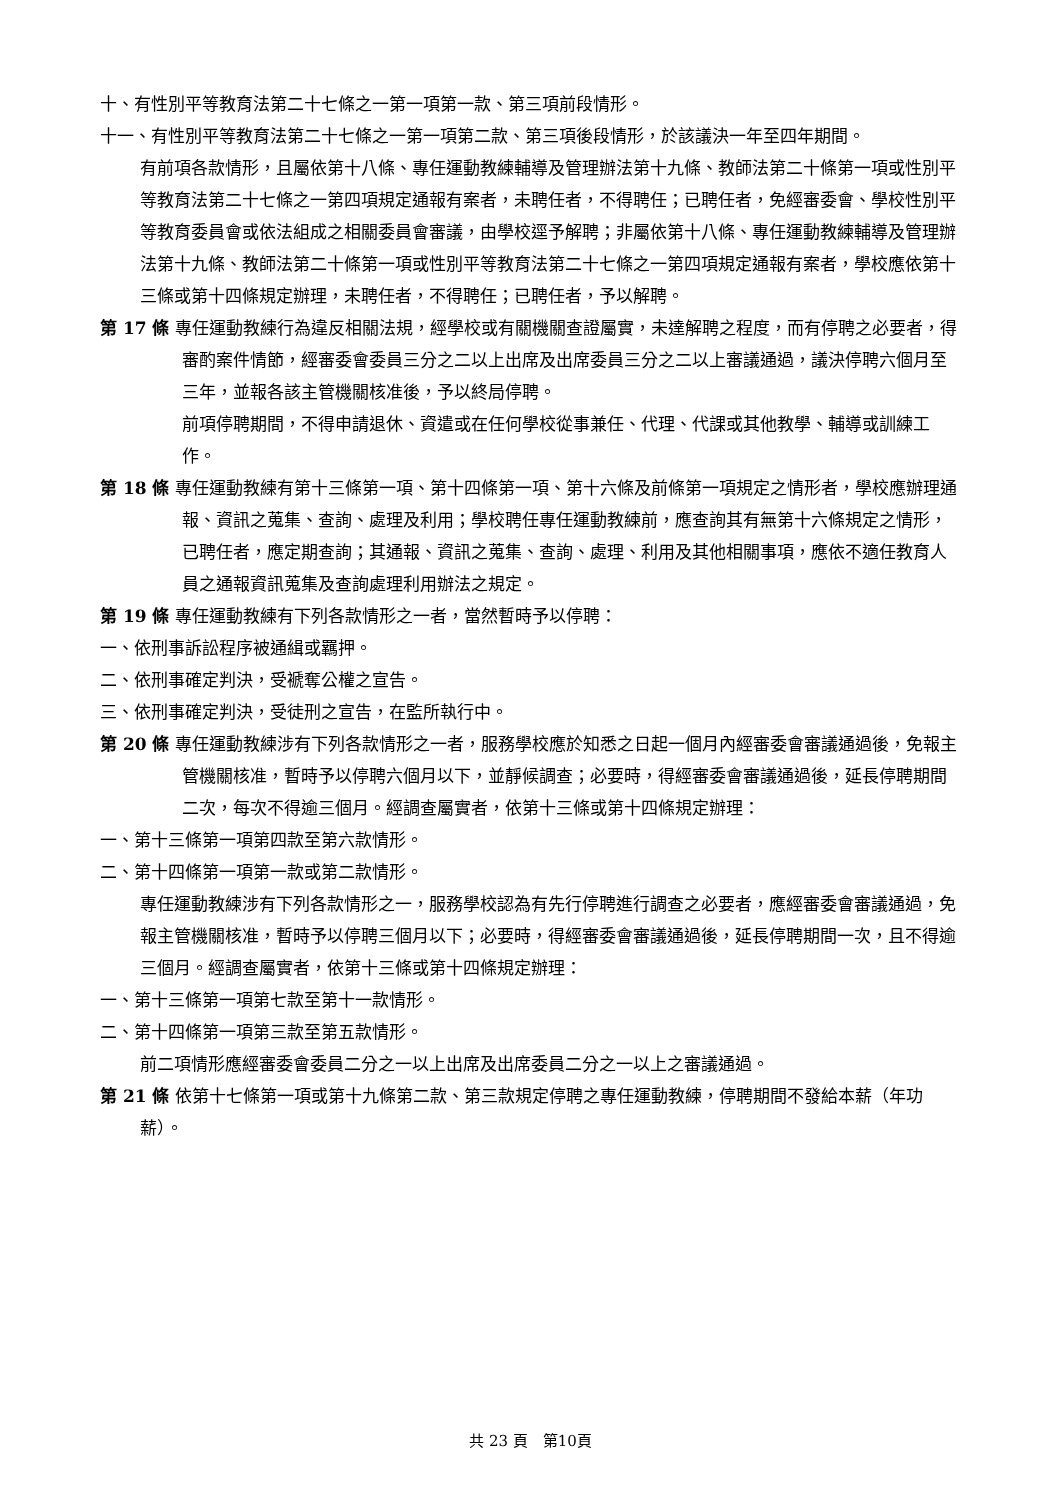十、有性別平等教育法第二十七條之一第一項第一款、第三項前段情形。
十一、有性別平等教育法第二十七條之一第一項第二款、第三項後段情形，於該議決一年至四年期間。
有前項各款情形，且屬依第十八條、專任運動教練輔導及管理辦法第十九條、教師法第二十條第一項或性別平等教育法第二十七條之一第四項規定通報有案者，未聘任者，不得聘任；已聘任者，免經審委會、學校性別平等教育委員會或依法組成之相關委員會審議，由學校逕予解聘；非屬依第十八條、專任運動教練輔導及管理辦法第十九條、教師法第二十條第一項或性別平等教育法第二十七條之一第四項規定通報有案者，學校應依第十三條或第十四條規定辦理，未聘任者，不得聘任；已聘任者，予以解聘。
第 17 條 專任運動教練行為違反相關法規，經學校或有關機關查證屬實，未達解聘之程度，而有停聘之必要者，得審酌案件情節，經審委會委員三分之二以上出席及出席委員三分之二以上審議通過，議決停聘六個月至三年，並報各該主管機關核准後，予以終局停聘。
前項停聘期間，不得申請退休、資遣或在任何學校從事兼任、代理、代課或其他教學、輔導或訓練工作。
第 18 條 專任運動教練有第十三條第一項、第十四條第一項、第十六條及前條第一項規定之情形者，學校應辦理通報、資訊之蒐集、查詢、處理及利用；學校聘任專任運動教練前，應查詢其有無第十六條規定之情形，已聘任者，應定期查詢；其通報、資訊之蒐集、查詢、處理、利用及其他相關事項，應依不適任教育人員之通報資訊蒐集及查詢處理利用辦法之規定。
第 19 條 專任運動教練有下列各款情形之一者，當然暫時予以停聘：
一、依刑事訴訟程序被通緝或羈押。
二、依刑事確定判決，受褫奪公權之宣告。
三、依刑事確定判決，受徒刑之宣告，在監所執行中。
第 20 條 專任運動教練涉有下列各款情形之一者，服務學校應於知悉之日起一個月內經審委會審議通過後，免報主管機關核准，暫時予以停聘六個月以下，並靜候調查；必要時，得經審委會審議通過後，延長停聘期間二次，每次不得逾三個月。經調查屬實者，依第十三條或第十四條規定辦理：
一、第十三條第一項第四款至第六款情形。
二、第十四條第一項第一款或第二款情形。
專任運動教練涉有下列各款情形之一，服務學校認為有先行停聘進行調查之必要者，應經審委會審議通過，免報主管機關核准，暫時予以停聘三個月以下；必要時，得經審委會審議通過後，延長停聘期間一次，且不得逾三個月。經調查屬實者，依第十三條或第十四條規定辦理：
一、第十三條第一項第七款至第十一款情形。
二、第十四條第一項第三款至第五款情形。
前二項情形應經審委會委員二分之一以上出席及出席委員二分之一以上之審議通過。
第 21 條 依第十七條第一項或第十九條第二款、第三款規定停聘之專任運動教練，停聘期間不發給本薪（年功薪）。
共 23 頁　第10頁